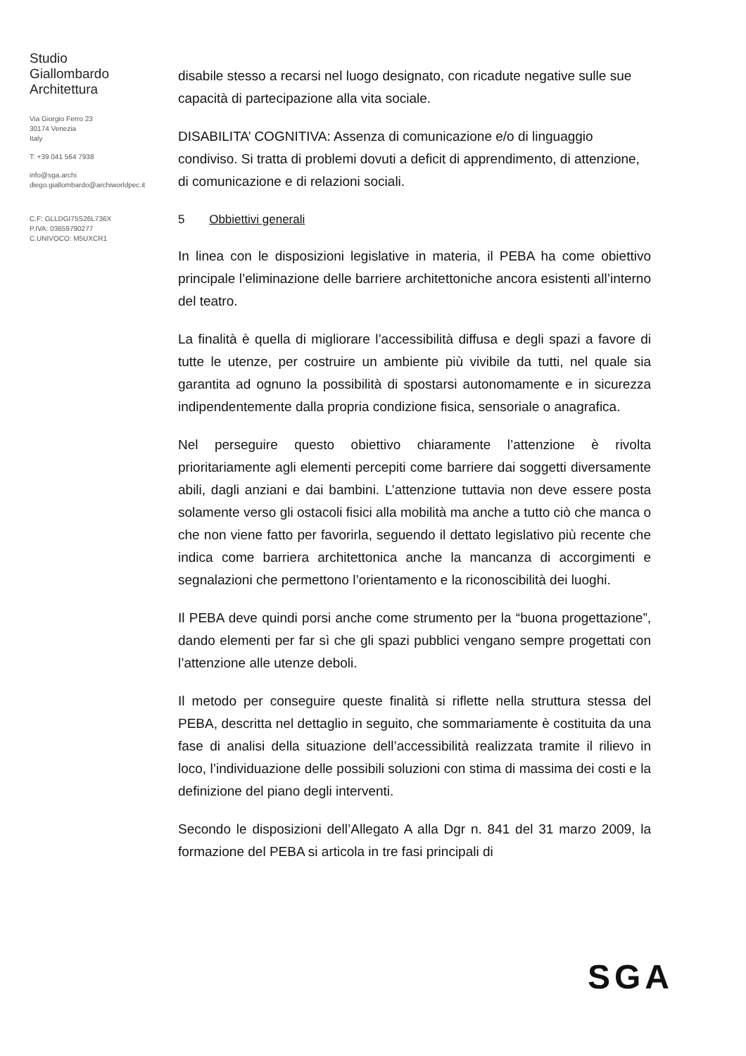Studio
Giallombardo
Architettura
Via Giorgio Ferro 23
30174 Venezia
Italy
T: +39 041 564 7938
info@sga.archi
diego.giallombardo@archiworldpec.it
C.F: GLLDGI75S26L736X
P.IVA: 03659790277
C.UNIVOCO: M5UXCR1
disabile stesso a recarsi nel luogo designato, con ricadute negative sulle sue capacità di partecipazione alla vita sociale.
DISABILITA’ COGNITIVA: Assenza di comunicazione e/o di linguaggio condiviso. Si tratta di problemi dovuti a deficit di apprendimento, di attenzione, di comunicazione e di relazioni sociali.
5 Obbiettivi generali
In linea con le disposizioni legislative in materia, il PEBA ha come obiettivo principale l’eliminazione delle barriere architettoniche ancora esistenti all’interno del teatro.
La finalità è quella di migliorare l’accessibilità diffusa e degli spazi a favore di tutte le utenze, per costruire un ambiente più vivibile da tutti, nel quale sia garantita ad ognuno la possibilità di spostarsi autonomamente e in sicurezza indipendentemente dalla propria condizione fisica, sensoriale o anagrafica.
Nel perseguire questo obiettivo chiaramente l’attenzione è rivolta prioritariamente agli elementi percepiti come barriere dai soggetti diversamente abili, dagli anziani e dai bambini. L’attenzione tuttavia non deve essere posta solamente verso gli ostacoli fisici alla mobilità ma anche a tutto ciò che manca o che non viene fatto per favorirla, seguendo il dettato legislativo più recente che indica come barriera architettonica anche la mancanza di accorgimenti e segnalazioni che permettono l’orientamento e la riconoscibilità dei luoghi.
Il PEBA deve quindi porsi anche come strumento per la “buona progettazione”, dando elementi per far sì che gli spazi pubblici vengano sempre progettati con l’attenzione alle utenze deboli.
Il metodo per conseguire queste finalità si riflette nella struttura stessa del PEBA, descritta nel dettaglio in seguito, che sommariamente è costituita da una fase di analisi della situazione dell’accessibilità realizzata tramite il rilievo in loco, l’individuazione delle possibili soluzioni con stima di massima dei costi e la definizione del piano degli interventi.
Secondo le disposizioni dell’Allegato A alla Dgr n. 841 del 31 marzo 2009, la formazione del PEBA si articola in tre fasi principali di
SGA